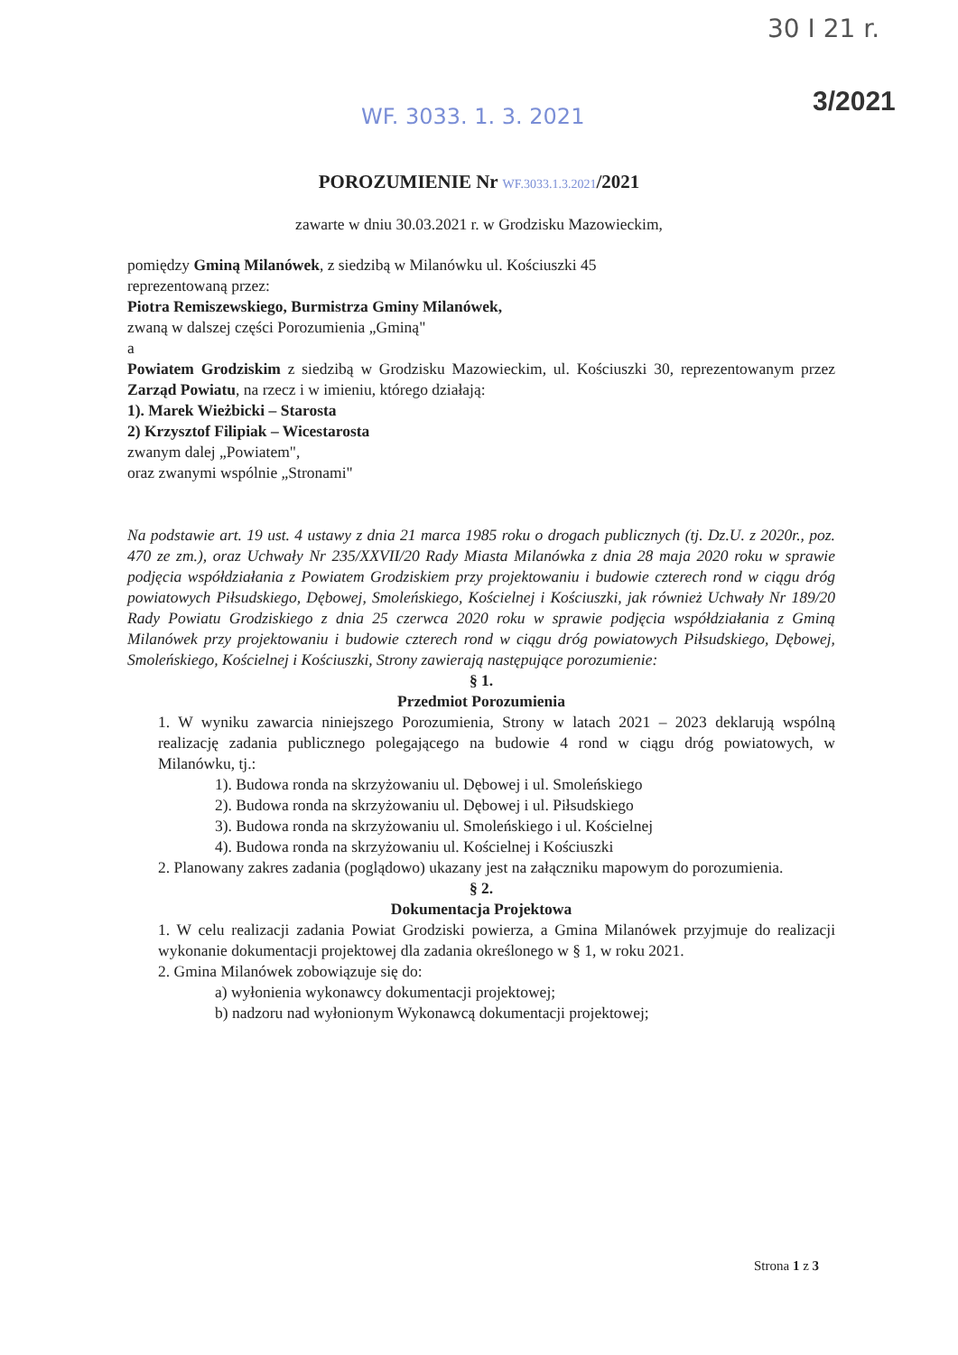30 I 21 r.
3/2021
WF. 3033. 1. 3. 2021
POROZUMIENIE Nr WF.3033.1.3.2021/2021
zawarte w dniu 30.03.2021 r. w Grodzisku Mazowieckim,
pomiędzy Gminą Milanówek, z siedzibą w Milanówku ul. Kościuszki 45
reprezentowaną przez:
Piotra Remiszewskiego, Burmistrza Gminy Milanówek,
zwaną w dalszej części Porozumienia „Gminą"
a
Powiatem Grodziskim z siedzibą w Grodzisku Mazowieckim, ul. Kościuszki 30, reprezentowanym przez Zarząd Powiatu, na rzecz i w imieniu, którego działają:
1). Marek Wieżbicki – Starosta
2) Krzysztof Filipiak – Wicestarosta
zwanym dalej „Powiatem",
oraz zwanymi wspólnie „Stronami"
Na podstawie art. 19 ust. 4 ustawy z dnia 21 marca 1985 roku o drogach publicznych (tj. Dz.U. z 2020r., poz. 470 ze zm.), oraz Uchwały Nr 235/XXVII/20 Rady Miasta Milanówka z dnia 28 maja 2020 roku w sprawie podjęcia współdziałania z Powiatem Grodziskiem przy projektowaniu i budowie czterech rond w ciągu dróg powiatowych Piłsudskiego, Dębowej, Smoleńskiego, Kościelnej i Kościuszki, jak również Uchwały Nr 189/20 Rady Powiatu Grodziskiego z dnia 25 czerwca 2020 roku w sprawie podjęcia współdziałania z Gminą Milanówek przy projektowaniu i budowie czterech rond w ciągu dróg powiatowych Piłsudskiego, Dębowej, Smoleńskiego, Kościelnej i Kościuszki, Strony zawierają następujące porozumienie:
§ 1.
Przedmiot Porozumienia
1. W wyniku zawarcia niniejszego Porozumienia, Strony w latach 2021 – 2023 deklarują wspólną realizację zadania publicznego polegającego na budowie 4 rond w ciągu dróg powiatowych, w Milanówku, tj.:
1). Budowa ronda na skrzyżowaniu ul. Dębowej i ul. Smoleńskiego
2). Budowa ronda na skrzyżowaniu ul. Dębowej i ul. Piłsudskiego
3). Budowa ronda na skrzyżowaniu ul. Smoleńskiego i ul. Kościelnej
4). Budowa ronda na skrzyżowaniu ul. Kościelnej i Kościuszki
2. Planowany zakres zadania (poglądowo) ukazany jest na załączniku mapowym do porozumienia.
§ 2.
Dokumentacja Projektowa
1. W celu realizacji zadania Powiat Grodziski powierza, a Gmina Milanówek przyjmuje do realizacji wykonanie dokumentacji projektowej dla zadania określonego w § 1, w roku 2021.
2. Gmina Milanówek zobowiązuje się do:
a) wyłonienia wykonawcy dokumentacji projektowej;
b) nadzoru nad wyłonionym Wykonawcą dokumentacji projektowej;
Strona 1 z 3